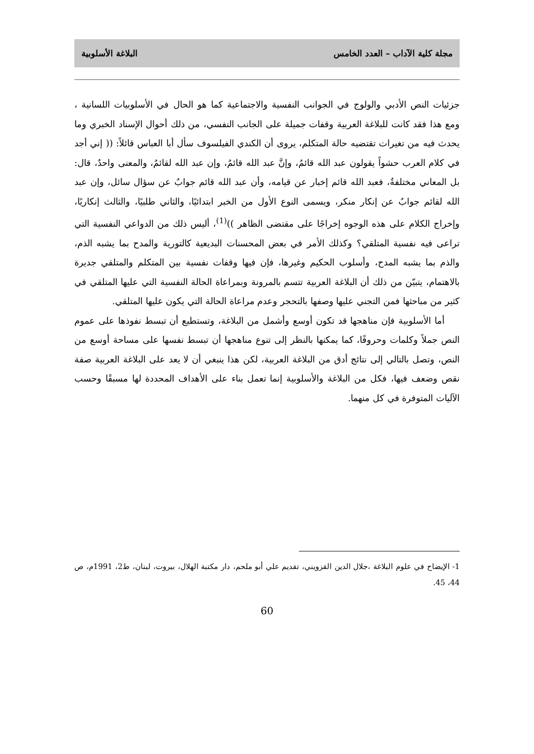مجلة كلية الآداب – العدد الخامس البلاغة الأسلوبية
جزئيات النص الأدبي والولوج في الجوانب النفسية والاجتماعية كما هو الحال في الأسلوبيات اللسانية ، ومع هذا فقد كانت للبلاغة العربية وقفات جميلة على الجانب النفسي، من ذلك أحوال الإسناد الخبري وما يحدث فيه من تغيرات تقتضيه حالة المتكلم، يروى أن الكندي الفيلسوف سأل أبا العباس قائلاً: (( إني أجد في كلام العرب حشواً يقولون عبد الله قائمٌ، وإنَّ عبد الله قائمٌ، وإن عبد الله لقائمٌ، والمعنى واحدٌ، قال: بل المعاني مختلفةٌ، فعبد الله قائم إخبار عن قيامه، وأن عبد الله قائم جوابٌ عن سؤال سائل، وإن عبد الله لقائم جوابٌ عن إنكار منكر، ويسمى النوع الأول من الخبر ابتدائيًا، والثاني طلبيًا، والثالث إنكاريًا، وإخراج الكلام على هذه الوجوه إخراجًا على مقتضى الظاهر ))<sup>(1)</sup>، أليس ذلك من الدواعي النفسية التي تراعى فيه نفسية المتلقي؟ وكذلك الأمر في بعض المحسنات البديعية كالتورية والمدح بما يشبه الذم، والذم بما يشبه المدح، وأسلوب الحكيم وغيرها، فإن فيها وقفات نفسية بين المتكلم والمتلقي جديرة بالاهتمام، يتبيّن من ذلك أن البلاغة العربية تتسم بالمرونة وبمراعاة الحالة النفسية التي عليها المتلقي في كثير من مباحثها فمن التجني عليها وصفها بالتحجر وعدم مراعاة الحالة التي يكون عليها المتلقي.
أما الأسلوبية فإن مناهجها قد تكون أوسع وأشمل من البلاغة، وتستطيع أن تبسط نفوذها على عموم النص جملاً وكلمات وحروفًا، كما يمكنها بالنظر إلى تنوع مناهجها أن تبسط نفسها على مساحة أوسع من النص، وتصل بالتالي إلى نتائج أدق من البلاغة العربية، لكن هذا ينبغي أن لا يعد على البلاغة العربية صفة نقص وضعف فيها، فكل من البلاغة والأسلوبية إنما تعمل بناء على الأهداف المحددة لها مسبقًا وحسب الآليات المتوفرة في كل منهما.
1- الإيضاح في علوم البلاغة ،جلال الدين القزويني، تقديم علي أبو ملحم، دار مكتبة الهلال، بيروت، لبنان، ط2، 1991م، ص 44، 45.
60